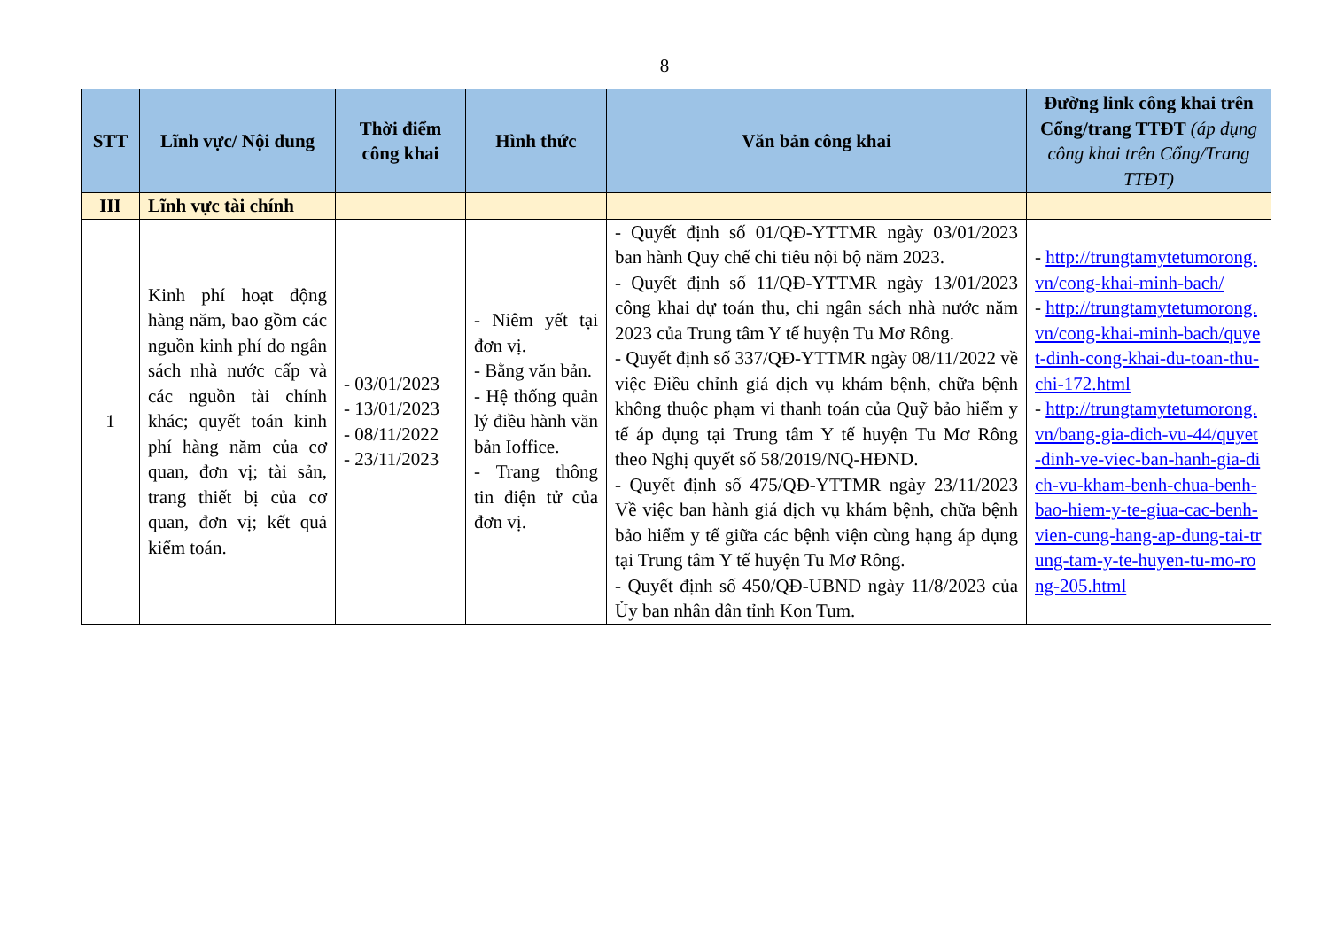8
| STT | Lĩnh vực/ Nội dung | Thời điểm công khai | Hình thức | Văn bản công khai | Đường link công khai trên Cổng/trang TTĐT (áp dụng công khai trên Cổng/Trang TTĐT) |
| --- | --- | --- | --- | --- | --- |
| III | Lĩnh vực tài chính | | | | |
| 1 | Kinh phí hoạt động hàng năm, bao gồm các nguồn kinh phí do ngân sách nhà nước cấp và các nguồn tài chính khác; quyết toán kinh phí hàng năm của cơ quan, đơn vị; tài sản, trang thiết bị của cơ quan, đơn vị; kết quả kiểm toán. | - 03/01/2023 - 13/01/2023 - 08/11/2022 - 23/11/2023 | - Niêm yết tại đơn vị. - Bằng văn bản. - Hệ thống quản lý điều hành văn bản Ioffice. - Trang thông tin điện tử của đơn vị. | - Quyết định số 01/QĐ-YTTMR ngày 03/01/2023 ban hành Quy chế chi tiêu nội bộ năm 2023. - Quyết định số 11/QĐ-YTTMR ngày 13/01/2023 công khai dự toán thu, chi ngân sách nhà nước năm 2023 của Trung tâm Y tế huyện Tu Mơ Rông. - Quyết định số 337/QĐ-YTTMR ngày 08/11/2022 về việc Điều chỉnh giá dịch vụ khám bệnh, chữa bệnh không thuộc phạm vi thanh toán của Quỹ bảo hiểm y tế áp dụng tại Trung tâm Y tế huyện Tu Mơ Rông theo Nghị quyết số 58/2019/NQ-HĐND. - Quyết định số 475/QĐ-YTTMR ngày 23/11/2023 Về việc ban hành giá dịch vụ khám bệnh, chữa bệnh bảo hiểm y tế giữa các bệnh viện cùng hạng áp dụng tại Trung tâm Y tế huyện Tu Mơ Rông. - Quyết định số 450/QĐ-UBND ngày 11/8/2023 của Ủy ban nhân dân tỉnh Kon Tum. | - http://trungtamytetumorong.vn/cong-khai-minh-bach/ - http://trungtamytetumorong.vn/cong-khai-minh-bach/quyet-dinh-cong-khai-du-toan-thu-chi-172.html - http://trungtamytetumorong.vn/bang-gia-dich-vu-44/quyet-dinh-ve-viec-ban-hanh-gia-dich-vu-kham-benh-chua-benh-bao-hiem-y-te-giua-cac-benh-vien-cung-hang-ap-dung-tai-trung-tam-y-te-huyen-tu-mo-rong-205.html |